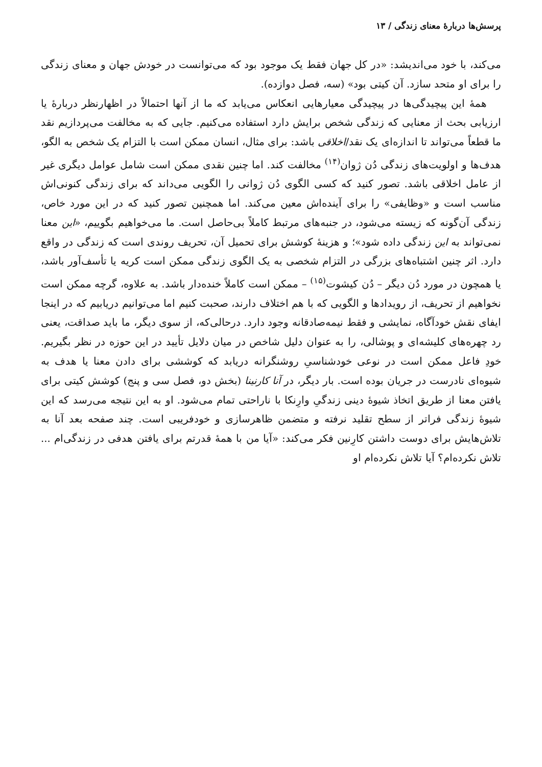پرسش‌ها دربارهٔ معنای زندگی / ۱۳
می‌کند، با خود می‌اندیشد: «در کل جهان فقط یک موجود بود که می‌توانست در خودش جهان و معنای زندگی را برای او متحد سازد. آن کیتی بود» (سه، فصل دوازده).
همهٔ این پیچیدگی‌ها در پیچیدگی معیارهایی انعکاس می‌یابد که ما از آنها احتمالاً در اظهارنظر دربارهٔ یا ارزیابی بحث از معنایی که زندگی شخص برایش دارد استفاده می‌کنیم. جایی که به مخالفت می‌پردازیم نقد ما قطعاً می‌تواند تا اندازه‌ای یک نقد/اخلاقی باشد: برای مثال، انسان ممکن است با التزام یک شخص به الگو، هدف‌ها و اولویت‌های زندگی دُن ژوان<sup>(۱۴)</sup> مخالفت کند. اما چنین نقدی ممکن است شامل عوامل دیگری غیر از عامل اخلاقی باشد. تصور کنید که کسی الگوی دُن ژوانی را الگویی می‌داند که برای زندگی کنونی‌اش مناسب است و «وظایفی» را برای آینده‌اش معین می‌کند. اما همچنین تصور کنید که در این مورد خاص، زندگی آن‌گونه که زیسته می‌شود، در جنبه‌های مرتبط کاملاً بی‌حاصل است. ما می‌خواهیم بگوییم، «این معنا نمی‌تواند به این زندگی داده شود»؛ و هزینهٔ کوشش برای تحمیل آن، تحریف روندی است که زندگی در واقع دارد. اثر چنین اشتباه‌های بزرگی در التزام شخصی به یک الگوی زندگی ممکن است کریه یا تأسف‌آور باشد، یا همچون در مورد دُن دیگر – دُن کیشوت<sup>(۱۵)</sup> – ممکن است کاملاً خنده‌دار باشد. به علاوه، گرچه ممکن است نخواهیم از تحریف، از رویدادها و الگویی که با هم اختلاف دارند، صحبت کنیم اما می‌توانیم دریابیم که در اینجا ایفای نقش خودآگاه، نمایشی و فقط نیمه‌صادقانه وجود دارد. درحالی‌که، از سوی دیگر، ما باید صداقت، یعنی رد چهره‌های کلیشه‌ای و پوشالی، را به عنوان دلیل شاخص در میان دلایل تأیید در این حوزه در نظر بگیریم. خودِ فاعل ممکن است در نوعی خودشناسیِ روشنگرانه دریابد که کوششی برای دادن معنا یا هدف به شیوه‌ای نادرست در جریان بوده است. بار دیگر، در آنا کارنینا (بخش دو، فصل سی و پنج) کوشش کیتی برای یافتن معنا از طریق اتخاذ شیوهٔ دینی زندگیِ وارِنکا با ناراحتی تمام می‌شود. او به این نتیجه می‌رسد که این شیوهٔ زندگی فراتر از سطح تقلید نرفته و متضمن ظاهرسازی و خودفریبی است. چند صفحه بعد آنا به تلاش‌هایش برای دوست داشتن کارِنین فکر می‌کند: «آیا من با همهٔ قدرتم برای یافتن هدفی در زندگی‌ام ... تلاش نکرده‌ام؟ آیا تلاش نکرده‌ام او